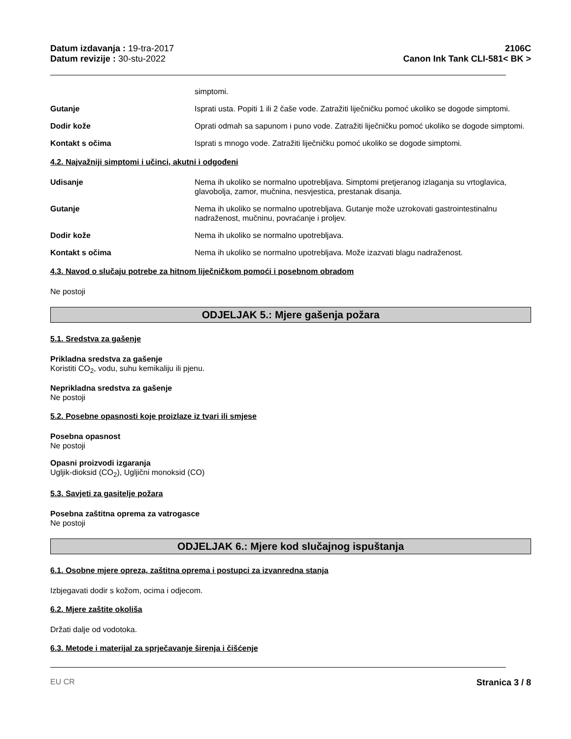Datum izdavanja : 19-tra-2017
Datum revizije : 30-stu-2022
2106C
Canon Ink Tank CLI-581< BK >
simptomi.
Gutanje Isprati usta. Popiti 1 ili 2 čaše vode. Zatražiti liječničku pomoć ukoliko se dogode simptomi.
Dodir kože Oprati odmah sa sapunom i puno vode. Zatražiti liječničku pomoć ukoliko se dogode simptomi.
Kontakt s očima Isprati s mnogo vode. Zatražiti liječničku pomoć ukoliko se dogode simptomi.
4.2. Najvažniji simptomi i učinci, akutni i odgođeni
Udisanje Nema ih ukoliko se normalno upotrebljava. Simptomi pretjeranog izlaganja su vrtoglavica, glavobolja, zamor, mučnina, nesvjestica, prestanak disanja.
Gutanje Nema ih ukoliko se normalno upotrebljava. Gutanje može uzrokovati gastrointestinalnu nadraženost, mučninu, povraćanje i proljev.
Dodir kože Nema ih ukoliko se normalno upotrebljava.
Kontakt s očima Nema ih ukoliko se normalno upotrebljava. Može izazvati blagu nadraženost.
4.3. Navod o slučaju potrebe za hitnom liječničkom pomoći i posebnom obradom
Ne postoji
ODJELJAK 5.: Mjere gašenja požara
5.1. Sredstva za gašenje
Prikladna sredstva za gašenje
Koristiti CO<sub>2</sub>, vodu, suhu kemikaliju ili pjenu.
Neprikladna sredstva za gašenje
Ne postoji
5.2. Posebne opasnosti koje proizlaze iz tvari ili smjese
Posebna opasnost
Ne postoji
Opasni proizvodi izgaranja
Ugljik-dioksid (CO<sub>2</sub>), Ugljični monoksid (CO)
5.3. Savjeti za gasitelje požara
Posebna zaštitna oprema za vatrogasce
Ne postoji
ODJELJAK 6.: Mjere kod slučajnog ispuštanja
6.1. Osobne mjere opreza, zaštitna oprema i postupci za izvanredna stanja
Izbjegavati dodir s kožom, ocima i odjecom.
6.2. Mjere zaštite okoliša
Držati dalje od vodotoka.
6.3. Metode i materijal za sprječavanje širenja i čišćenje
EU CR Stranica 3 / 8